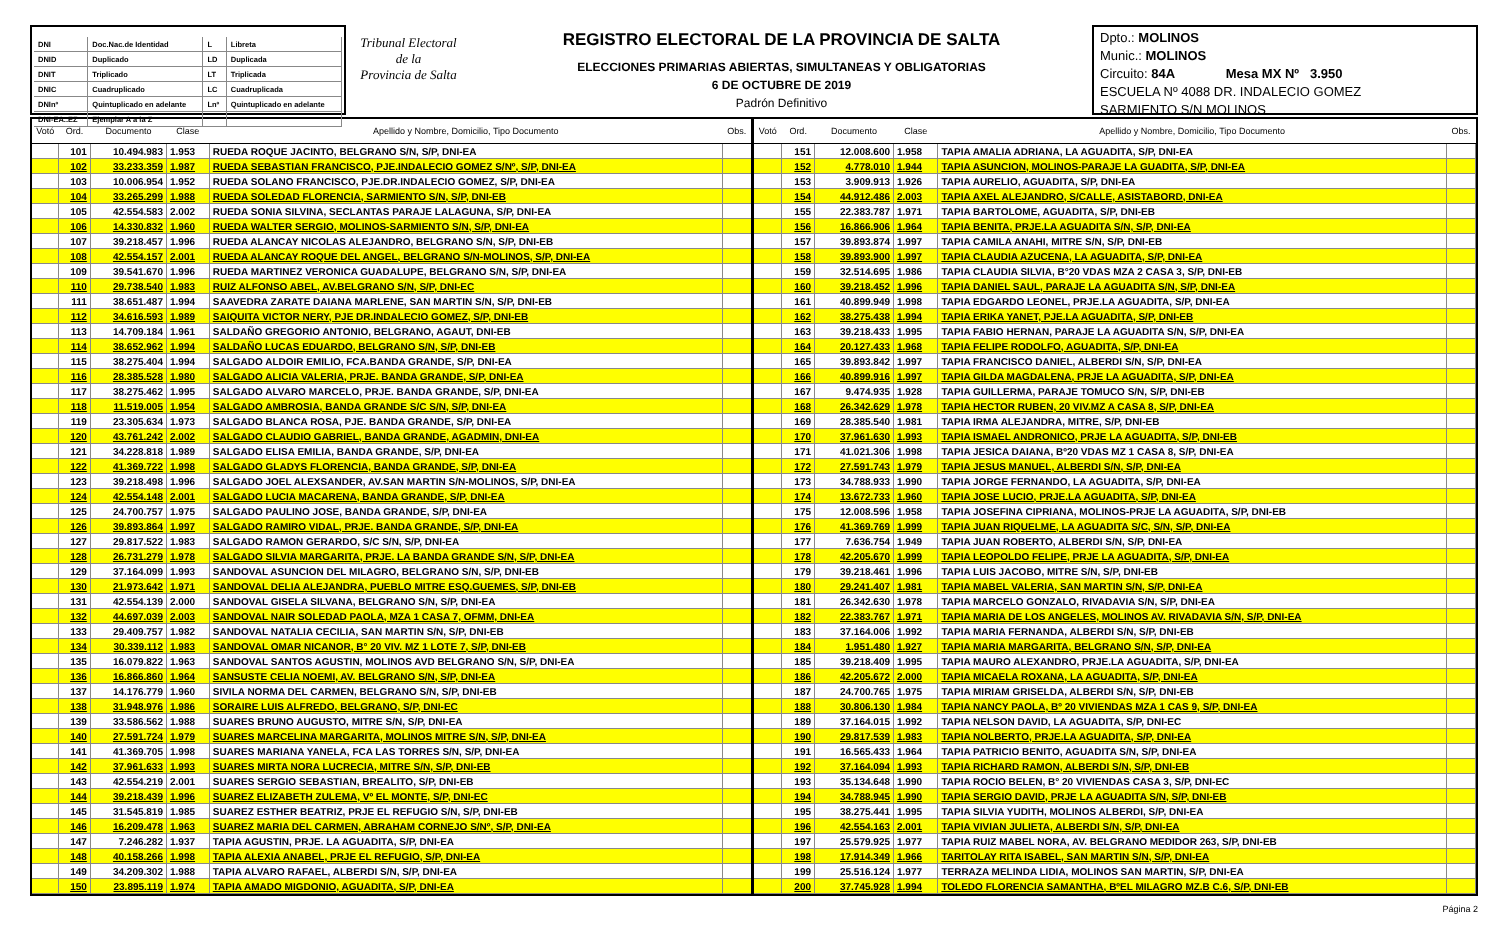| DNI | Doc.Nac.de Identidad | L | Libreta |
| DNID | Duplicado | LD | Duplicada |
| DNIT | Triplicado | LT | Triplicada |
| DNIC | Cuadruplicado | LC | Cuadruplicada |
| DNInº | Quintuplicado en adelante | Lnº | Quintuplicado en adelante |
| DNI-EA..EZ | Ejemplar A a la Z | | |
Tribunal Electoral
de la
Provincia de Salta
REGISTRO ELECTORAL DE LA PROVINCIA DE SALTA
ELECCIONES PRIMARIAS ABIERTAS, SIMULTANEAS Y OBLIGATORIAS
6 DE OCTUBRE DE 2019
Padrón Definitivo
Dpto.: MOLINOS
Munic.: MOLINOS
Circuito: 84A Mesa MX Nº 3.950
ESCUELA Nº 4088 DR. INDALECIO GOMEZ
SARMIENTO S/N MOLINOS
| Votó | Ord. | Documento | Clase | Apellido y Nombre, Domicilio, Tipo Documento | Obs. |
| --- | --- | --- | --- | --- | --- |
| | 101 | 10.494.983 | 1.953 | RUEDA ROQUE JACINTO, BELGRANO S/N, S/P, DNI-EA | |
| | 102 | 33.233.359 | 1.987 | RUEDA SEBASTIAN FRANCISCO, PJE.INDALECIO GOMEZ S/Nº, S/P, DNI-EA | |
| | 103 | 10.006.954 | 1.952 | RUEDA SOLANO FRANCISCO, PJE.DR.INDALECIO GOMEZ, S/P, DNI-EA | |
| | 104 | 33.265.299 | 1.988 | RUEDA SOLEDAD FLORENCIA, SARMIENTO S/N, S/P, DNI-EB | |
| | 105 | 42.554.583 | 2.002 | RUEDA SONIA SILVINA, SECLANTAS PARAJE LALAGUNA, S/P, DNI-EA | |
| | 106 | 14.330.832 | 1.960 | RUEDA WALTER SERGIO, MOLINOS-SARMIENTO S/N, S/P, DNI-EA | |
| | 107 | 39.218.457 | 1.996 | RUEDA ALANCAY NICOLAS ALEJANDRO, BELGRANO S/N, S/P, DNI-EB | |
| | 108 | 42.554.157 | 2.001 | RUEDA ALANCAY ROQUE DEL ANGEL, BELGRANO S/N-MOLINOS, S/P, DNI-EA | |
| | 109 | 39.541.670 | 1.996 | RUEDA MARTINEZ VERONICA GUADALUPE, BELGRANO S/N, S/P, DNI-EA | |
| | 110 | 29.738.540 | 1.983 | RUIZ ALFONSO ABEL, AV.BELGRANO S/N, S/P, DNI-EC | |
| | 111 | 38.651.487 | 1.994 | SAAVEDRA ZARATE DAIANA MARLENE, SAN MARTIN S/N, S/P, DNI-EB | |
| | 112 | 34.616.593 | 1.989 | SAIQUITA VICTOR NERY, PJE DR.INDALECIO GOMEZ, S/P, DNI-EB | |
| | 113 | 14.709.184 | 1.961 | SALDAÑO GREGORIO ANTONIO, BELGRANO, AGAUT, DNI-EB | |
| | 114 | 38.652.962 | 1.994 | SALDAÑO LUCAS EDUARDO, BELGRANO S/N, S/P, DNI-EB | |
| | 115 | 38.275.404 | 1.994 | SALGADO ALDOIR EMILIO, FCA.BANDA GRANDE, S/P, DNI-EA | |
| | 116 | 28.385.528 | 1.980 | SALGADO ALICIA VALERIA, PRJE. BANDA GRANDE, S/P, DNI-EA | |
| | 117 | 38.275.462 | 1.995 | SALGADO ALVARO MARCELO, PRJE. BANDA GRANDE, S/P, DNI-EA | |
| | 118 | 11.519.005 | 1.954 | SALGADO AMBROSIA, BANDA GRANDE S/C S/N, S/P, DNI-EA | |
| | 119 | 23.305.634 | 1.973 | SALGADO BLANCA ROSA, PJE. BANDA GRANDE, S/P, DNI-EA | |
| | 120 | 43.761.242 | 2.002 | SALGADO CLAUDIO GABRIEL, BANDA GRANDE, AGADMIN, DNI-EA | |
| | 121 | 34.228.818 | 1.989 | SALGADO ELISA EMILIA, BANDA GRANDE, S/P, DNI-EA | |
| | 122 | 41.369.722 | 1.998 | SALGADO GLADYS FLORENCIA, BANDA GRANDE, S/P, DNI-EA | |
| | 123 | 39.218.498 | 1.996 | SALGADO JOEL ALEXSANDER, AV.SAN MARTIN S/N-MOLINOS, S/P, DNI-EA | |
| | 124 | 42.554.148 | 2.001 | SALGADO LUCIA MACARENA, BANDA GRANDE, S/P, DNI-EA | |
| | 125 | 24.700.757 | 1.975 | SALGADO PAULINO JOSE, BANDA GRANDE, S/P, DNI-EA | |
| | 126 | 39.893.864 | 1.997 | SALGADO RAMIRO VIDAL, PRJE. BANDA GRANDE, S/P, DNI-EA | |
| | 127 | 29.817.522 | 1.983 | SALGADO RAMON GERARDO, S/C S/N, S/P, DNI-EA | |
| | 128 | 26.731.279 | 1.978 | SALGADO SILVIA MARGARITA, PRJE. LA BANDA GRANDE S/N, S/P, DNI-EA | |
| | 129 | 37.164.099 | 1.993 | SANDOVAL ASUNCION DEL MILAGRO, BELGRANO S/N, S/P, DNI-EB | |
| | 130 | 21.973.642 | 1.971 | SANDOVAL DELIA ALEJANDRA, PUEBLO MITRE ESQ.GUEMES, S/P, DNI-EB | |
| | 131 | 42.554.139 | 2.000 | SANDOVAL GISELA SILVANA, BELGRANO S/N, S/P, DNI-EA | |
| | 132 | 44.697.039 | 2.003 | SANDOVAL NAIR SOLEDAD PAOLA, MZA 1 CASA 7, OFMM, DNI-EA | |
| | 133 | 29.409.757 | 1.982 | SANDOVAL NATALIA CECILIA, SAN MARTIN S/N, S/P, DNI-EB | |
| | 134 | 30.339.112 | 1.983 | SANDOVAL OMAR NICANOR, B° 20 VIV. MZ 1 LOTE 7, S/P, DNI-EB | |
| | 135 | 16.079.822 | 1.963 | SANDOVAL SANTOS AGUSTIN, MOLINOS AVD BELGRANO S/N, S/P, DNI-EA | |
| | 136 | 16.866.860 | 1.964 | SANSUSTE CELIA NOEMI, AV. BELGRANO S/N, S/P, DNI-EA | |
| | 137 | 14.176.779 | 1.960 | SIVILA NORMA DEL CARMEN, BELGRANO S/N, S/P, DNI-EB | |
| | 138 | 31.948.976 | 1.986 | SORAIRE LUIS ALFREDO, BELGRANO, S/P, DNI-EC | |
| | 139 | 33.586.562 | 1.988 | SUARES BRUNO AUGUSTO, MITRE S/N, S/P, DNI-EA | |
| | 140 | 27.591.724 | 1.979 | SUARES MARCELINA MARGARITA, MOLINOS MITRE S/N, S/P, DNI-EA | |
| | 141 | 41.369.705 | 1.998 | SUARES MARIANA YANELA, FCA LAS TORRES S/N, S/P, DNI-EA | |
| | 142 | 37.961.633 | 1.993 | SUARES MIRTA NORA LUCRECIA, MITRE S/N, S/P, DNI-EB | |
| | 143 | 42.554.219 | 2.001 | SUARES SERGIO SEBASTIAN, BREALITO, S/P, DNI-EB | |
| | 144 | 39.218.439 | 1.996 | SUAREZ ELIZABETH ZULEMA, Vº EL MONTE, S/P, DNI-EC | |
| | 145 | 31.545.819 | 1.985 | SUAREZ ESTHER BEATRIZ, PRJE EL REFUGIO S/N, S/P, DNI-EB | |
| | 146 | 16.209.478 | 1.963 | SUAREZ MARIA DEL CARMEN, ABRAHAM CORNEJO S/Nº, S/P, DNI-EA | |
| | 147 | 7.246.282 | 1.937 | TAPIA AGUSTIN, PRJE. LA AGUADITA, S/P, DNI-EA | |
| | 148 | 40.158.266 | 1.998 | TAPIA ALEXIA ANABEL, PRJE EL REFUGIO, S/P, DNI-EA | |
| | 149 | 34.209.302 | 1.988 | TAPIA ALVARO RAFAEL, ALBERDI S/N, S/P, DNI-EA | |
| | 150 | 23.895.119 | 1.974 | TAPIA AMADO MIGDONIO, AGUADITA, S/P, DNI-EA | |
| Votó | Ord. | Documento | Clase | Apellido y Nombre, Domicilio, Tipo Documento | Obs. |
| --- | --- | --- | --- | --- | --- |
| | 151 | 12.008.600 | 1.958 | TAPIA AMALIA ADRIANA, LA AGUADITA, S/P, DNI-EA | |
| | 152 | 4.778.010 | 1.944 | TAPIA ASUNCION, MOLINOS-PARAJE LA GUADITA, S/P, DNI-EA | |
| | 153 | 3.909.913 | 1.926 | TAPIA AURELIO, AGUADITA, S/P, DNI-EA | |
| | 154 | 44.912.486 | 2.003 | TAPIA AXEL ALEJANDRO, S/CALLE, ASISTABORD, DNI-EA | |
| | 155 | 22.383.787 | 1.971 | TAPIA BARTOLOME, AGUADITA, S/P, DNI-EB | |
| | 156 | 16.866.906 | 1.964 | TAPIA BENITA, PRJE.LA AGUADITA S/N, S/P, DNI-EA | |
| | 157 | 39.893.874 | 1.997 | TAPIA CAMILA ANAHI, MITRE S/N, S/P, DNI-EB | |
| | 158 | 39.893.900 | 1.997 | TAPIA CLAUDIA AZUCENA, LA AGUADITA, S/P, DNI-EA | |
| | 159 | 32.514.695 | 1.986 | TAPIA CLAUDIA SILVIA, B°20 VDAS MZA 2 CASA 3, S/P, DNI-EB | |
| | 160 | 39.218.452 | 1.996 | TAPIA DANIEL SAUL, PARAJE LA AGUADITA S/N, S/P, DNI-EA | |
| | 161 | 40.899.949 | 1.998 | TAPIA EDGARDO LEONEL, PRJE.LA AGUADITA, S/P, DNI-EA | |
| | 162 | 38.275.438 | 1.994 | TAPIA ERIKA YANET, PJE.LA AGUADITA, S/P, DNI-EB | |
| | 163 | 39.218.433 | 1.995 | TAPIA FABIO HERNAN, PARAJE LA AGUADITA S/N, S/P, DNI-EA | |
| | 164 | 20.127.433 | 1.968 | TAPIA FELIPE RODOLFO, AGUADITA, S/P, DNI-EA | |
| | 165 | 39.893.842 | 1.997 | TAPIA FRANCISCO DANIEL, ALBERDI S/N, S/P, DNI-EA | |
| | 166 | 40.899.916 | 1.997 | TAPIA GILDA MAGDALENA, PRJE LA AGUADITA, S/P, DNI-EA | |
| | 167 | 9.474.935 | 1.928 | TAPIA GUILLERMA, PARAJE TOMUCO S/N, S/P, DNI-EB | |
| | 168 | 26.342.629 | 1.978 | TAPIA HECTOR RUBEN, 20 VIV.MZ A CASA 8, S/P, DNI-EA | |
| | 169 | 28.385.540 | 1.981 | TAPIA IRMA ALEJANDRA, MITRE, S/P, DNI-EB | |
| | 170 | 37.961.630 | 1.993 | TAPIA ISMAEL ANDRONICO, PRJE LA AGUADITA, S/P, DNI-EB | |
| | 171 | 41.021.306 | 1.998 | TAPIA JESICA DAIANA, Bº20 VDAS MZ 1 CASA 8, S/P, DNI-EA | |
| | 172 | 27.591.743 | 1.979 | TAPIA JESUS MANUEL, ALBERDI S/N, S/P, DNI-EA | |
| | 173 | 34.788.933 | 1.990 | TAPIA JORGE FERNANDO, LA AGUADITA, S/P, DNI-EA | |
| | 174 | 13.672.733 | 1.960 | TAPIA JOSE LUCIO, PRJE.LA AGUADITA, S/P, DNI-EA | |
| | 175 | 12.008.596 | 1.958 | TAPIA JOSEFINA CIPRIANA, MOLINOS-PRJE LA AGUADITA, S/P, DNI-EB | |
| | 176 | 41.369.769 | 1.999 | TAPIA JUAN RIQUELME, LA AGUADITA S/C, S/N, S/P, DNI-EA | |
| | 177 | 7.636.754 | 1.949 | TAPIA JUAN ROBERTO, ALBERDI S/N, S/P, DNI-EA | |
| | 178 | 42.205.670 | 1.999 | TAPIA LEOPOLDO FELIPE, PRJE LA AGUADITA, S/P, DNI-EA | |
| | 179 | 39.218.461 | 1.996 | TAPIA LUIS JACOBO, MITRE S/N, S/P, DNI-EB | |
| | 180 | 29.241.407 | 1.981 | TAPIA MABEL VALERIA, SAN MARTIN S/N, S/P, DNI-EA | |
| | 181 | 26.342.630 | 1.978 | TAPIA MARCELO GONZALO, RIVADAVIA S/N, S/P, DNI-EA | |
| | 182 | 22.383.767 | 1.971 | TAPIA MARIA DE LOS ANGELES, MOLINOS AV. RIVADAVIA S/N, S/P, DNI-EA | |
| | 183 | 37.164.006 | 1.992 | TAPIA MARIA FERNANDA, ALBERDI S/N, S/P, DNI-EB | |
| | 184 | 1.951.480 | 1.927 | TAPIA MARIA MARGARITA, BELGRANO S/N, S/P, DNI-EA | |
| | 185 | 39.218.409 | 1.995 | TAPIA MAURO ALEXANDRO, PRJE.LA AGUADITA, S/P, DNI-EA | |
| | 186 | 42.205.672 | 2.000 | TAPIA MICAELA ROXANA, LA AGUADITA, S/P, DNI-EA | |
| | 187 | 24.700.765 | 1.975 | TAPIA MIRIAM GRISELDA, ALBERDI S/N, S/P, DNI-EB | |
| | 188 | 30.806.130 | 1.984 | TAPIA NANCY PAOLA, Bº 20 VIVIENDAS MZA 1 CAS 9, S/P, DNI-EA | |
| | 189 | 37.164.015 | 1.992 | TAPIA NELSON DAVID, LA AGUADITA, S/P, DNI-EC | |
| | 190 | 29.817.539 | 1.983 | TAPIA NOLBERTO, PRJE.LA AGUADITA, S/P, DNI-EA | |
| | 191 | 16.565.433 | 1.964 | TAPIA PATRICIO BENITO, AGUADITA S/N, S/P, DNI-EA | |
| | 192 | 37.164.094 | 1.993 | TAPIA RICHARD RAMON, ALBERDI S/N, S/P, DNI-EB | |
| | 193 | 35.134.648 | 1.990 | TAPIA ROCIO BELEN, B° 20 VIVIENDAS CASA 3, S/P, DNI-EC | |
| | 194 | 34.788.945 | 1.990 | TAPIA SERGIO DAVID, PRJE LA AGUADITA S/N, S/P, DNI-EB | |
| | 195 | 38.275.441 | 1.995 | TAPIA SILVIA YUDITH, MOLINOS ALBERDI, S/P, DNI-EA | |
| | 196 | 42.554.163 | 2.001 | TAPIA VIVIAN JULIETA, ALBERDI S/N, S/P, DNI-EA | |
| | 197 | 25.579.925 | 1.977 | TAPIA RUIZ MABEL NORA, AV. BELGRANO MEDIDOR 263, S/P, DNI-EB | |
| | 198 | 17.914.349 | 1.966 | TARITOLAY RITA ISABEL, SAN MARTIN S/N, S/P, DNI-EA | |
| | 199 | 25.516.124 | 1.977 | TERRAZA MELINDA LIDIA, MOLINOS SAN MARTIN, S/P, DNI-EA | |
| | 200 | 37.745.928 | 1.994 | TOLEDO FLORENCIA SAMANTHA, BºEL MILAGRO MZ.B C.6, S/P, DNI-EB | |
Página 2